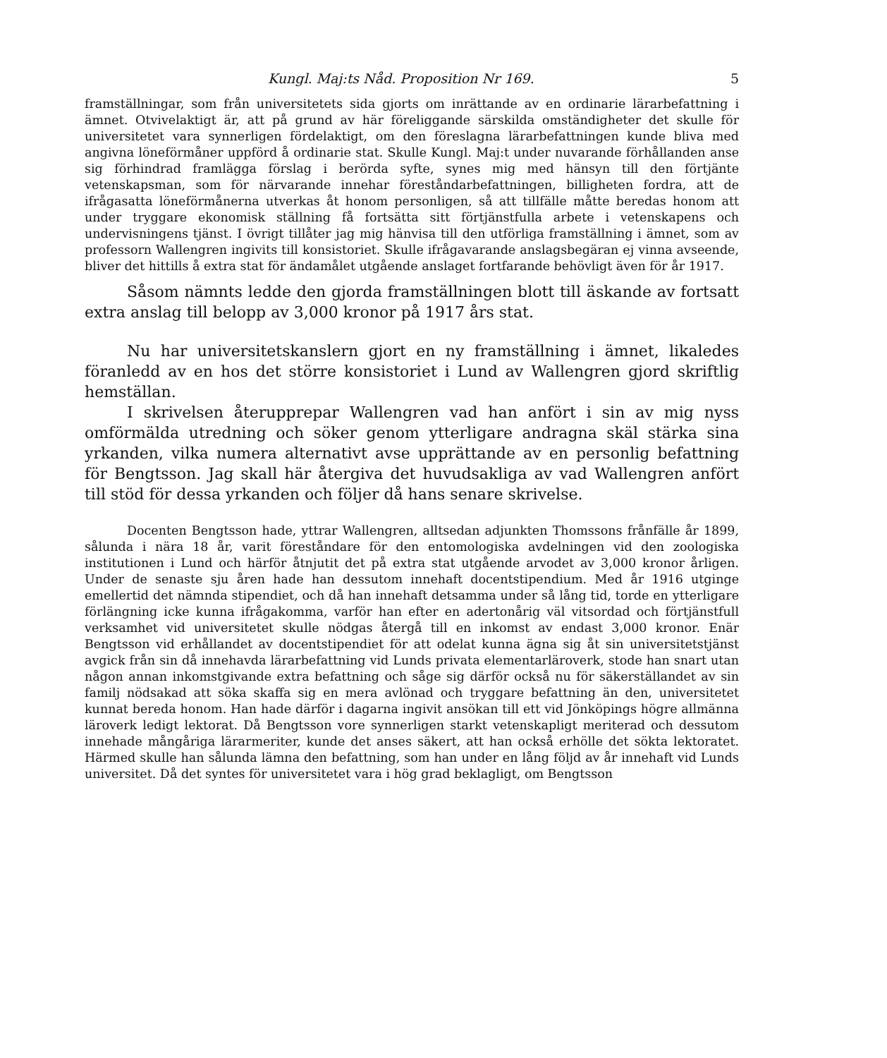Kungl. Maj:ts Nåd. Proposition Nr 169. 5
framställningar, som från universitetets sida gjorts om inrättande av en ordinarie lärarbefattning i ämnet. Otvivelaktigt är, att på grund av här föreliggande särskilda omständigheter det skulle för universitetet vara synnerligen fördelaktigt, om den föreslagna lärarbefattningen kunde bliva med angivna löneförmåner uppförd å ordinarie stat. Skulle Kungl. Maj:t under nuvarande förhållanden anse sig förhindrad framlägga förslag i berörda syfte, synes mig med hänsyn till den förtjänte vetenskapsman, som för närvarande innehar föreståndarbefattningen, billigheten fordra, att de ifrågasatta löneförmånerna utverkas åt honom personligen, så att tillfälle måtte beredas honom att under tryggare ekonomisk ställning få fortsätta sitt förtjänstfulla arbete i vetenskapens och undervisningens tjänst. I övrigt tillåter jag mig hänvisa till den utförliga framställning i ämnet, som av professorn Wallengren ingivits till konsistoriet. Skulle ifrågavarande anslagsbegäran ej vinna avseende, bliver det hittills å extra stat för ändamålet utgående anslaget fortfarande behövligt även för år 1917.
Såsom nämnts ledde den gjorda framställningen blott till äskande av fortsatt extra anslag till belopp av 3,000 kronor på 1917 års stat.
Nu har universitetskanslern gjort en ny framställning i ämnet, likaledes föranledd av en hos det större konsistoriet i Lund av Wallengren gjord skriftlig hemställan.
I skrivelsen återupprepar Wallengren vad han anfört i sin av mig nyss omförmälda utredning och söker genom ytterligare andragna skäl stärka sina yrkanden, vilka numera alternativt avse upprättande av en personlig befattning för Bengtsson. Jag skall här återgiva det huvudsakliga av vad Wallengren anfört till stöd för dessa yrkanden och följer då hans senare skrivelse.
Docenten Bengtsson hade, yttrar Wallengren, alltsedan adjunkten Thomssons frånfälle år 1899, sålunda i nära 18 år, varit föreståndare för den entomologiska avdelningen vid den zoologiska institutionen i Lund och härför åtnjutit det på extra stat utgående arvodet av 3,000 kronor årligen. Under de senaste sju åren hade han dessutom innehaft docentstipendium. Med år 1916 utginge emellertid det nämnda stipendiet, och då han innehaft detsamma under så lång tid, torde en ytterligare förlängning icke kunna ifrågakomma, varför han efter en adertonårig väl vitsordad och förtjänstfull verksamhet vid universitetet skulle nödgas återgå till en inkomst av endast 3,000 kronor. Enär Bengtsson vid erhållandet av docentstipendiet för att odelat kunna ägna sig åt sin universitetstjänst avgick från sin då innehavda lärarbefattning vid Lunds privata elementarläroverk, stode han snart utan någon annan inkomstgivande extra befattning och såge sig därför också nu för säkerställandet av sin familj nödsakad att söka skaffa sig en mera avlönad och tryggare befattning än den, universitetet kunnat bereda honom. Han hade därför i dagarna ingivit ansökan till ett vid Jönköpings högre allmänna läroverk ledigt lektorat. Då Bengtsson vore synnerligen starkt vetenskapligt meriterad och dessutom innehade mångåriga lärarmeriter, kunde det anses säkert, att han också erhölle det sökta lektoratet. Härmed skulle han sålunda lämna den befattning, som han under en lång följd av år innehaft vid Lunds universitet. Då det syntes för universitetet vara i hög grad beklagligt, om Bengtsson